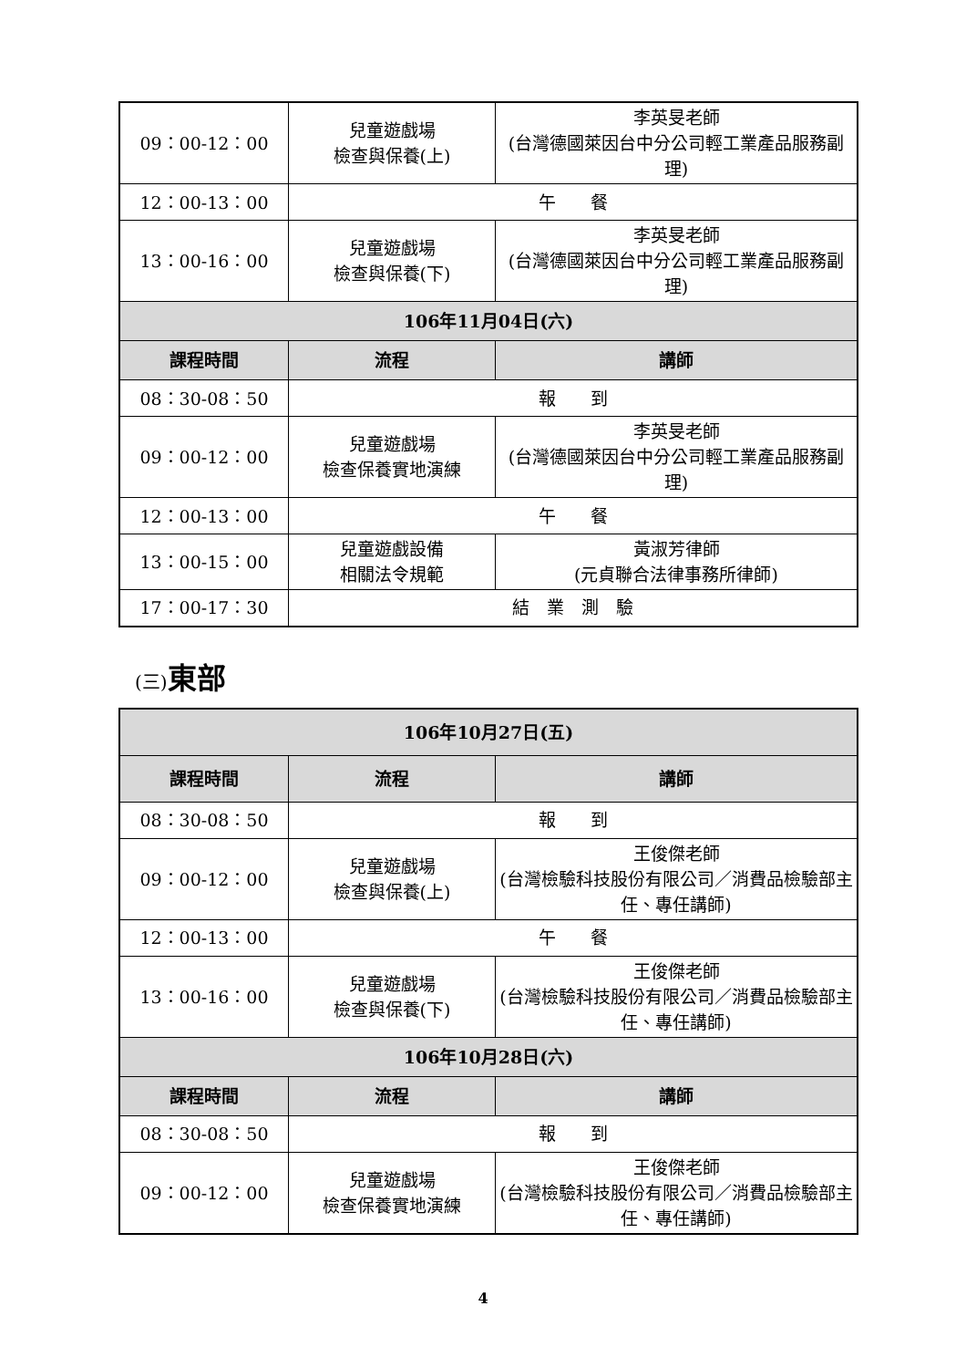| 09：00-12：00 | 兒童遊戲場 檢查與保養(上) | 李英旻老師 (台灣德國萊因台中分公司輕工業產品服務副理) |
| 12：00-13：00 | 午 餐 | |
| 13：00-16：00 | 兒童遊戲場 檢查與保養(下) | 李英旻老師 (台灣德國萊因台中分公司輕工業產品服務副理) |
| 106年11月04日(六) | | |
| 課程時間 | 流程 | 講師 |
| 08：30-08：50 | 報 到 | |
| 09：00-12：00 | 兒童遊戲場 檢查保養實地演練 | 李英旻老師 (台灣德國萊因台中分公司輕工業產品服務副理) |
| 12：00-13：00 | 午 餐 | |
| 13：00-15：00 | 兒童遊戲設備 相關法令規範 | 黃淑芳律師 (元貞聯合法律事務所律師) |
| 17：00-17：30 | 結 業 測 驗 | |
(三) 東部
| 106年10月27日(五) | | |
| 課程時間 | 流程 | 講師 |
| 08：30-08：50 | 報 到 | |
| 09：00-12：00 | 兒童遊戲場 檢查與保養(上) | 王俊傑老師 (台灣檢驗科技股份有限公司／消費品檢驗部主任、專任講師) |
| 12：00-13：00 | 午 餐 | |
| 13：00-16：00 | 兒童遊戲場 檢查與保養(下) | 王俊傑老師 (台灣檢驗科技股份有限公司／消費品檢驗部主任、專任講師) |
| 106年10月28日(六) | | |
| 課程時間 | 流程 | 講師 |
| 08：30-08：50 | 報 到 | |
| 09：00-12：00 | 兒童遊戲場 檢查保養實地演練 | 王俊傑老師 (台灣檢驗科技股份有限公司／消費品檢驗部主任、專任講師) |
4